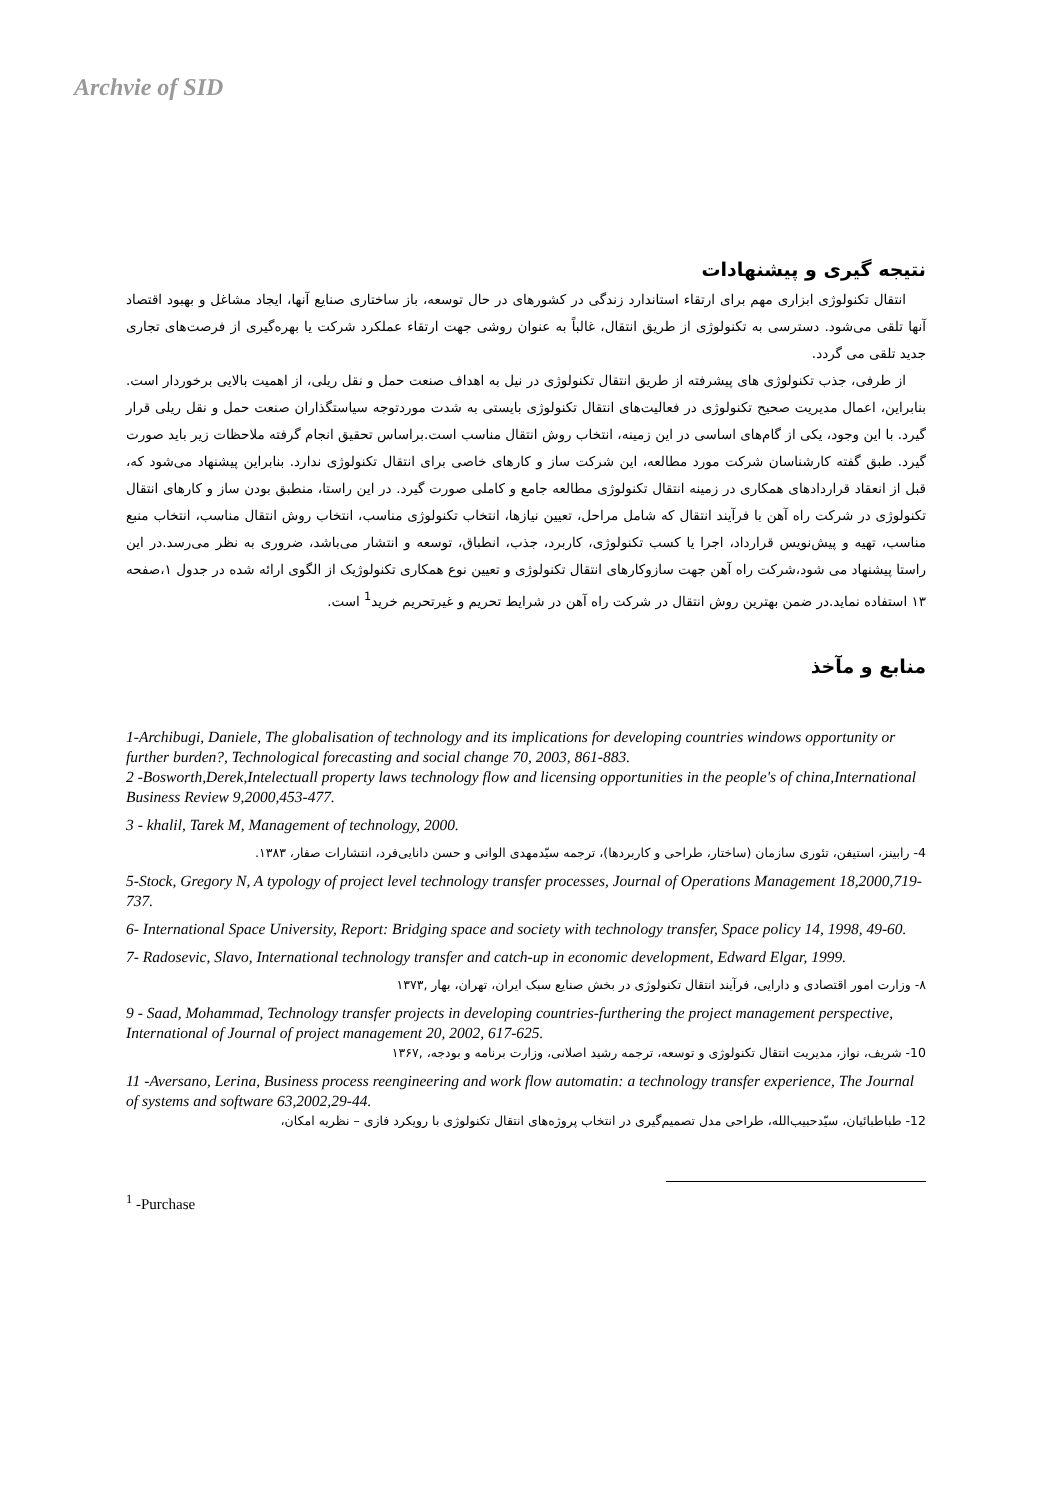Archvie of SID
نتیجه گیری و پیشنهادات
انتقال تکنولوژی ابزاری مهم برای ارتقاء استاندارد زندگی در کشورهای در حال توسعه، باز ساختاری صنایع آنها، ایجاد مشاغل و بهبود اقتصاد آنها تلقی می‌شود. دسترسی به تکنولوژی از طریق انتقال، غالباً به عنوان روشی جهت ارتقاء عملکرد شرکت یا بهره‌گیری از فرصت‌های تجاری جدید تلقی می گردد.
از طرفی، جذب تکنولوژی های پیشرفته از طریق انتقال تکنولوژی در نیل به اهداف صنعت حمل و نقل ریلی، از اهمیت بالایی برخوردار است. بنابراین، اعمال مدیریت صحیح تکنولوژی در فعالیت‌های انتقال تکنولوژی بایستی به شدت موردتوجه سیاستگذاران صنعت حمل و نقل ریلی قرار گیرد. با این وجود، یکی از گام‌های اساسی در این زمینه، انتخاب روش انتقال مناسب است.براساس تحقیق انجام گرفته ملاحظات زیر باید صورت گیرد. طبق گفته کارشناسان شرکت مورد مطالعه، این شرکت ساز و کارهای خاصی برای انتقال تکنولوژی ندارد. بنابراین پیشنهاد می‌شود که، قبل از انعقاد قراردادهای همکاری در زمینه انتقال تکنولوژی مطالعه جامع و کاملی صورت گیرد. در این راستا، منطبق بودن ساز و کارهای انتقال تکنولوژی در شرکت راه آهن با فرآیند انتقال که شامل مراحل، تعیین نیازها، انتخاب تکنولوژی مناسب، انتخاب روش انتقال مناسب، انتخاب منبع مناسب، تهیه و پیش‌نویس قرارداد، اجرا یا کسب تکنولوژی، کاربرد، جذب، انطباق، توسعه و انتشار می‌باشد، ضروری به نظر می‌رسد.در این راستا پیشنهاد می شود،شرکت راه آهن جهت سازوکارهای انتقال تکنولوژی و تعیین نوع همکاری تکنولوژیک از الگوی ارائه شده در جدول ۱،صفحه ۱۳ استفاده نماید.در ضمن بهترین روش انتقال در شرکت راه آهن در شرایط تحریم و غیرتحریم خرید<sup>1</sup> است.
منابع و مآخذ
1-Archibugi, Daniele, The globalisation of technology and its implications for developing countries windows opportunity or further burden?, Technological forecasting and social change 70, 2003, 861-883.
2 -Bosworth,Derek,Intelectuall property laws technology flow and licensing opportunities in the people's of china,International Business Review 9,2000,453-477.
3 - khalil, Tarek M, Management of technology, 2000.
4- رابینز، استیفن، تئوری سازمان (ساختار، طراحی و کاربردها)، ترجمه سیّدمهدی الوانی و حسن دانایی‌فرد، انتشارات صفار، ۱۳۸۳.
5-Stock, Gregory N, A typology of project level technology transfer processes, Journal of Operations Management 18,2000,719-737.
6- International Space University, Report: Bridging space and society with technology transfer, Space policy 14, 1998, 49-60.
7- Radosevic, Slavo, International technology transfer and catch-up in economic development, Edward Elgar, 1999.
۸- وزارت امور اقتصادی و دارایی، فرآیند انتقال تکنولوژی در بخش صنایع سبک ایران، تهران، بهار ,۱۳۷۳
9 - Saad, Mohammad, Technology transfer projects in developing countries-furthering the project management perspective, International of Journal of project management 20, 2002, 617-625.
10- شریف، نواز، مدیریت انتقال تکنولوژی و توسعه، ترجمه رشید اصلانی، وزارت برنامه و بودجه، ,۱۳۶۷
11 -Aversano, Lerina, Business process reengineering and work flow automatin: a technology transfer experience, The Journal of systems and software 63,2002,29-44.
12- طباطبائیان، سیّدحبیب‌الله، طراحی مدل تصمیم‌گیری در انتخاب پروژه‌های انتقال تکنولوژی با رویکرد فازی – نظریه امکان،
<sup>1</sup> -Purchase